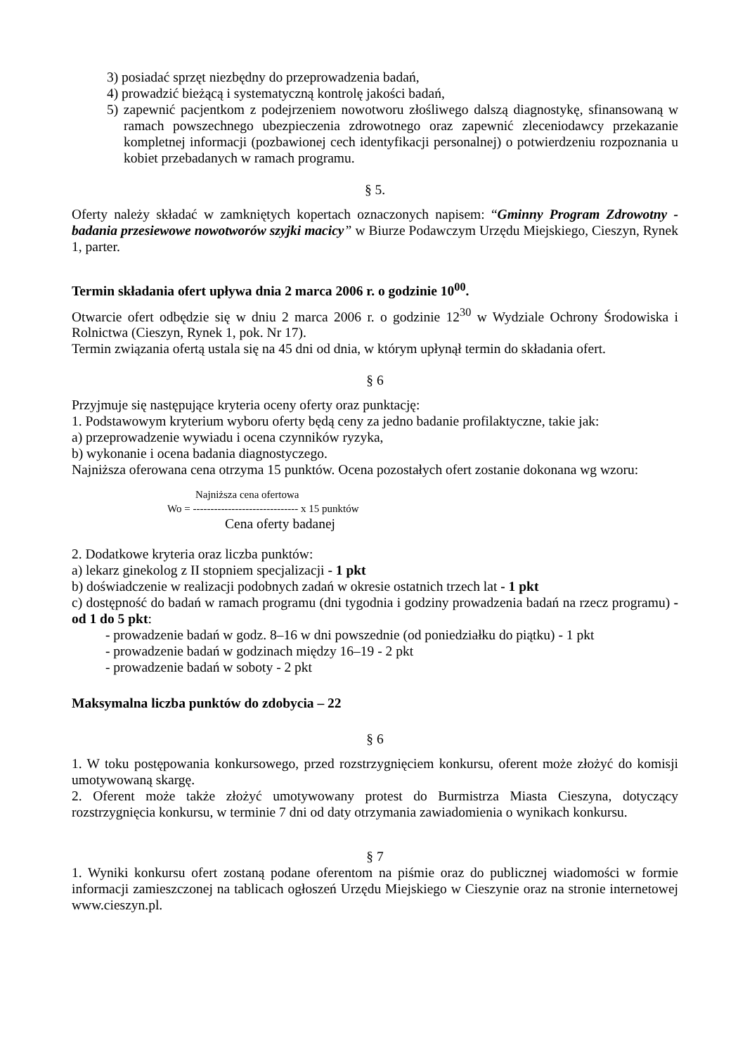3) posiadać sprzęt niezbędny do przeprowadzenia badań,
4) prowadzić bieżącą i systematyczną kontrolę jakości badań,
5) zapewnić pacjentkom z podejrzeniem nowotworu złośliwego dalszą diagnostykę, sfinansowaną w ramach powszechnego ubezpieczenia zdrowotnego oraz zapewnić zleceniodawcy przekazanie kompletnej informacji (pozbawionej cech identyfikacji personalnej) o potwierdzeniu rozpoznania u kobiet przebadanych w ramach programu.
§ 5.
Oferty należy składać w zamkniętych kopertach oznaczonych napisem: “Gminny Program Zdrowotny - badania przesiewowe nowotworów szyjki macicy” w Biurze Podawczym Urzędu Miejskiego, Cieszyn, Rynek 1, parter.
Termin składania ofert upływa dnia 2 marca 2006 r. o godzinie 10<sup>00</sup>.
Otwarcie ofert odbędzie się w dniu 2 marca 2006 r. o godzinie 12<sup>30</sup> w Wydziale Ochrony Środowiska i Rolnictwa (Cieszyn, Rynek 1, pok. Nr 17).
Termin związania ofertą ustala się na 45 dni od dnia, w którym upłynął termin do składania ofert.
§ 6
Przyjmuje się następujące kryteria oceny oferty oraz punktację:
1. Podstawowym kryterium wyboru oferty będą ceny za jedno badanie profilaktyczne, takie jak:
a) przeprowadzenie wywiadu i ocena czynników ryzyka,
b) wykonanie i ocena badania diagnostyczego.
Najniższa oferowana cena otrzyma 15 punktów. Ocena pozostałych ofert zostanie dokonana wg wzoru:
Najniższa cena ofertowa
Wo = ------------------------------ x 15 punktów
Cena oferty badanej
2. Dodatkowe kryteria oraz liczba punktów:
a) lekarz ginekolog z II stopniem specjalizacji - 1 pkt
b) doświadczenie w realizacji podobnych zadań w okresie ostatnich trzech lat - 1 pkt
c) dostępność do badań w ramach programu (dni tygodnia i godziny prowadzenia badań na rzecz programu) - od 1 do 5 pkt:
- prowadzenie badań w godz. 8–16 w dni powszednie (od poniedziałku do piątku) - 1 pkt
- prowadzenie badań w godzinach między 16–19 - 2 pkt
- prowadzenie badań w soboty - 2 pkt
Maksymalna liczba punktów do zdobycia – 22
§ 6
1. W toku postępowania konkursowego, przed rozstrzygnięciem konkursu, oferent może złożyć do komisji umotywowaną skargę.
2. Oferent może także złożyć umotywowany protest do Burmistrza Miasta Cieszyna, dotyczący rozstrzygnięcia konkursu, w terminie 7 dni od daty otrzymania zawiadomienia o wynikach konkursu.
§ 7
1. Wyniki konkursu ofert zostaną podane oferentom na piśmie oraz do publicznej wiadomości w formie informacji zamieszczonej na tablicach ogłoszeń Urzędu Miejskiego w Cieszynie oraz na stronie internetowej www.cieszyn.pl.